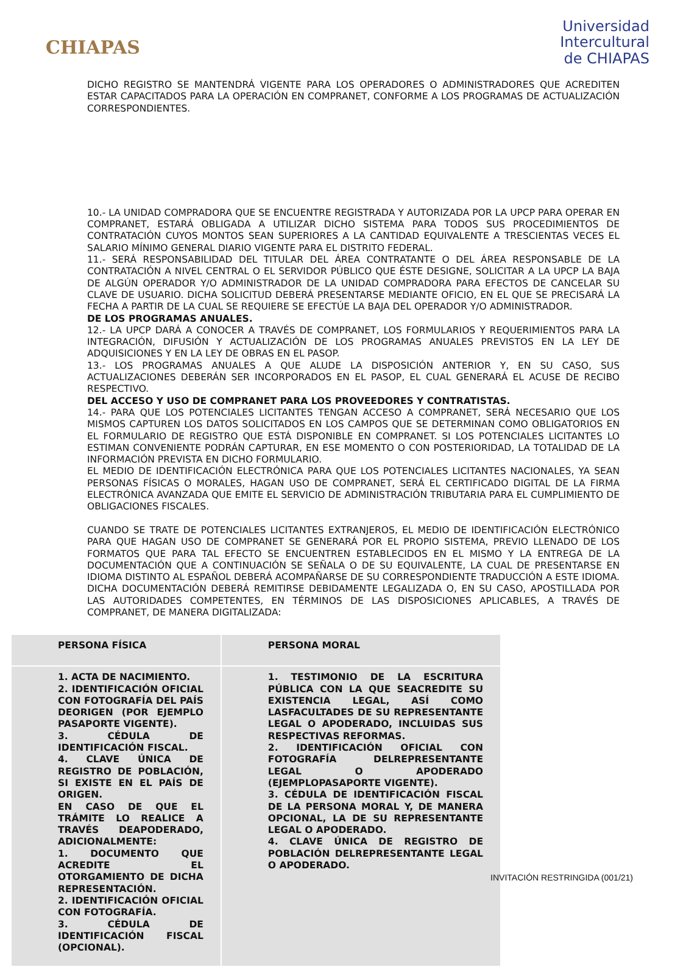CHIAPAS
Universidad
Intercultural
de CHIAPAS
DICHO REGISTRO SE MANTENDRÁ VIGENTE PARA LOS OPERADORES O ADMINISTRADORES QUE ACREDITEN ESTAR CAPACITADOS PARA LA OPERACIÓN EN COMPRANET, CONFORME A LOS PROGRAMAS DE ACTUALIZACIÓN CORRESPONDIENTES.
10.- LA UNIDAD COMPRADORA QUE SE ENCUENTRE REGISTRADA Y AUTORIZADA POR LA UPCP PARA OPERAR EN COMPRANET, ESTARÁ OBLIGADA A UTILIZAR DICHO SISTEMA PARA TODOS SUS PROCEDIMIENTOS DE CONTRATACIÓN CUYOS MONTOS SEAN SUPERIORES A LA CANTIDAD EQUIVALENTE A TRESCIENTAS VECES EL SALARIO MÍNIMO GENERAL DIARIO VIGENTE PARA EL DISTRITO FEDERAL.
11.- SERÁ RESPONSABILIDAD DEL TITULAR DEL ÁREA CONTRATANTE O DEL ÁREA RESPONSABLE DE LA CONTRATACIÓN A NIVEL CENTRAL O EL SERVIDOR PÚBLICO QUE ÉSTE DESIGNE, SOLICITAR A LA UPCP LA BAJA DE ALGÚN OPERADOR Y/O ADMINISTRADOR DE LA UNIDAD COMPRADORA PARA EFECTOS DE CANCELAR SU CLAVE DE USUARIO. DICHA SOLICITUD DEBERÁ PRESENTARSE MEDIANTE OFICIO, EN EL QUE SE PRECISARÁ LA FECHA A PARTIR DE LA CUAL SE REQUIERE SE EFECTÚE LA BAJA DEL OPERADOR Y/O ADMINISTRADOR.
DE LOS PROGRAMAS ANUALES.
12.- LA UPCP DARÁ A CONOCER A TRAVÉS DE COMPRANET, LOS FORMULARIOS Y REQUERIMIENTOS PARA LA INTEGRACIÓN, DIFUSIÓN Y ACTUALIZACIÓN DE LOS PROGRAMAS ANUALES PREVISTOS EN LA LEY DE ADQUISICIONES Y EN LA LEY DE OBRAS EN EL PASOP.
13.- LOS PROGRAMAS ANUALES A QUE ALUDE LA DISPOSICIÓN ANTERIOR Y, EN SU CASO, SUS ACTUALIZACIONES DEBERÁN SER INCORPORADOS EN EL PASOP, EL CUAL GENERARÁ EL ACUSE DE RECIBO RESPECTIVO.
DEL ACCESO Y USO DE COMPRANET PARA LOS PROVEEDORES Y CONTRATISTAS.
14.- PARA QUE LOS POTENCIALES LICITANTES TENGAN ACCESO A COMPRANET, SERÁ NECESARIO QUE LOS MISMOS CAPTUREN LOS DATOS SOLICITADOS EN LOS CAMPOS QUE SE DETERMINAN COMO OBLIGATORIOS EN EL FORMULARIO DE REGISTRO QUE ESTÁ DISPONIBLE EN COMPRANET. SI LOS POTENCIALES LICITANTES LO ESTIMAN CONVENIENTE PODRÁN CAPTURAR, EN ESE MOMENTO O CON POSTERIORIDAD, LA TOTALIDAD DE LA INFORMACIÓN PREVISTA EN DICHO FORMULARIO.
EL MEDIO DE IDENTIFICACIÓN ELECTRÓNICA PARA QUE LOS POTENCIALES LICITANTES NACIONALES, YA SEAN PERSONAS FÍSICAS O MORALES, HAGAN USO DE COMPRANET, SERÁ EL CERTIFICADO DIGITAL DE LA FIRMA ELECTRÓNICA AVANZADA QUE EMITE EL SERVICIO DE ADMINISTRACIÓN TRIBUTARIA PARA EL CUMPLIMIENTO DE OBLIGACIONES FISCALES.
CUANDO SE TRATE DE POTENCIALES LICITANTES EXTRANJEROS, EL MEDIO DE IDENTIFICACIÓN ELECTRÓNICO PARA QUE HAGAN USO DE COMPRANET SE GENERARÁ POR EL PROPIO SISTEMA, PREVIO LLENADO DE LOS FORMATOS QUE PARA TAL EFECTO SE ENCUENTREN ESTABLECIDOS EN EL MISMO Y LA ENTREGA DE LA DOCUMENTACIÓN QUE A CONTINUACIÓN SE SEÑALA O DE SU EQUIVALENTE, LA CUAL DE PRESENTARSE EN IDIOMA DISTINTO AL ESPAÑOL DEBERÁ ACOMPAÑARSE DE SU CORRESPONDIENTE TRADUCCIÓN A ESTE IDIOMA. DICHA DOCUMENTACIÓN DEBERÁ REMITIRSE DEBIDAMENTE LEGALIZADA O, EN SU CASO, APOSTILLADA POR LAS AUTORIDADES COMPETENTES, EN TÉRMINOS DE LAS DISPOSICIONES APLICABLES, A TRAVÉS DE COMPRANET, DE MANERA DIGITALIZADA:
| PERSONA FÍSICA | PERSONA MORAL |
| --- | --- |
| 1. ACTA DE NACIMIENTO. 2. IDENTIFICACIÓN OFICIAL CON FOTOGRAFÍA DEL PAÍS DEORIGEN (POR EJEMPLO PASAPORTE VIGENTE). 3. CÉDULA DE IDENTIFICACIÓN FISCAL. 4. CLAVE ÚNICA DE REGISTRO DE POBLACIÓN, SI EXISTE EN EL PAÍS DE ORIGEN. EN CASO DE QUE EL TRÁMITE LO REALICE A TRAVÉS DEAPODERADO, ADICIONALMENTE: 1. DOCUMENTO QUE ACREDITE EL OTORGAMIENTO DE DICHA REPRESENTACIÓN. 2. IDENTIFICACIÓN OFICIAL CON FOTOGRAFÍA. 3. CÉDULA DE IDENTIFICACIÓN FISCAL (OPCIONAL). | 1. TESTIMONIO DE LA ESCRITURA PÚBLICA CON LA QUE SEACREDITE SU EXISTENCIA LEGAL, ASÍ COMO LASFACULTADES DE SU REPRESENTANTE LEGAL O APODERADO, INCLUIDAS SUS RESPECTIVAS REFORMAS. 2. IDENTIFICACIÓN OFICIAL CON FOTOGRAFÍA DELREPRESENTANTE LEGAL O APODERADO (EJEMPLOPASAPORTE VIGENTE). 3. CÉDULA DE IDENTIFICACIÓN FISCAL DE LA PERSONA MORAL Y, DE MANERA OPCIONAL, LA DE SU REPRESENTANTE LEGAL O APODERADO. 4. CLAVE ÚNICA DE REGISTRO DE POBLACIÓN DELREPRESENTANTE LEGAL O APODERADO. |
INVITACIÓN RESTRINGIDA (001/21)